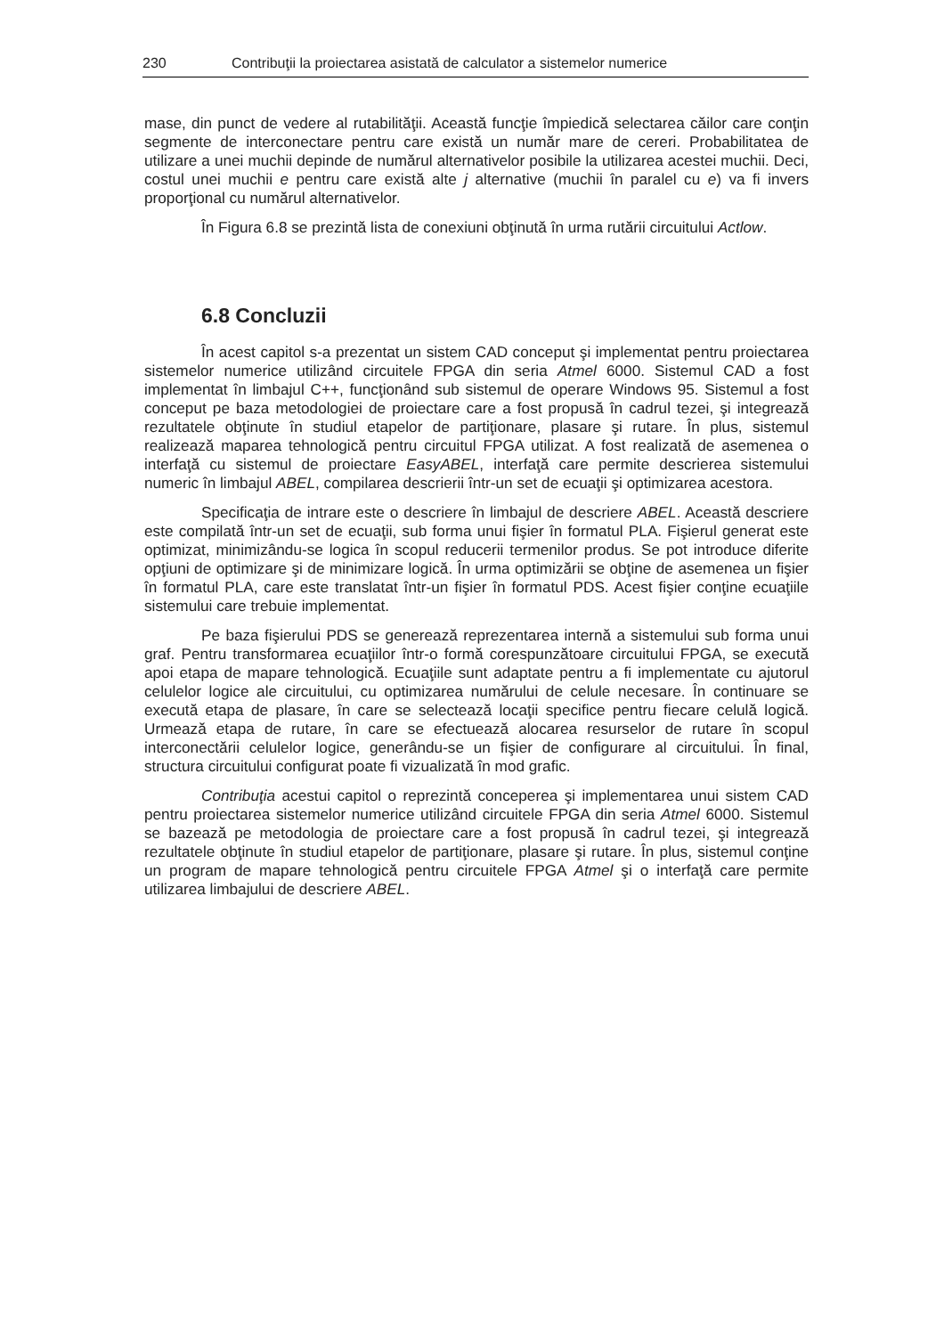230 Contribuţii la proiectarea asistată de calculator a sistemelor numerice
mase, din punct de vedere al rutabilităţii. Această funcţie împiedică selectarea căilor care conţin segmente de interconectare pentru care există un număr mare de cereri. Probabilitatea de utilizare a unei muchii depinde de numărul alternativelor posibile la utilizarea acestei muchii. Deci, costul unei muchii e pentru care există alte j alternative (muchii în paralel cu e) va fi invers proporţional cu numărul alternativelor.
În Figura 6.8 se prezintă lista de conexiuni obţinută în urma rutării circuitului Actlow.
6.8 Concluzii
În acest capitol s-a prezentat un sistem CAD conceput şi implementat pentru proiectarea sistemelor numerice utilizând circuitele FPGA din seria Atmel 6000. Sistemul CAD a fost implementat în limbajul C++, funcţionând sub sistemul de operare Windows 95. Sistemul a fost conceput pe baza metodologiei de proiectare care a fost propusă în cadrul tezei, şi integrează rezultatele obţinute în studiul etapelor de partiţionare, plasare şi rutare. În plus, sistemul realizează maparea tehnologică pentru circuitul FPGA utilizat. A fost realizată de asemenea o interfaţă cu sistemul de proiectare EasyABEL, interfaţă care permite descrierea sistemului numeric în limbajul ABEL, compilarea descrierii într-un set de ecuaţii şi optimizarea acestora.
Specificaţia de intrare este o descriere în limbajul de descriere ABEL. Această descriere este compilată într-un set de ecuaţii, sub forma unui fişier în formatul PLA. Fişierul generat este optimizat, minimizându-se logica în scopul reducerii termenilor produs. Se pot introduce diferite opţiuni de optimizare şi de minimizare logică. În urma optimizării se obţine de asemenea un fişier în formatul PLA, care este translatat într-un fişier în formatul PDS. Acest fişier conţine ecuaţiile sistemului care trebuie implementat.
Pe baza fişierului PDS se generează reprezentarea internă a sistemului sub forma unui graf. Pentru transformarea ecuaţiilor într-o formă corespunzătoare circuitului FPGA, se execută apoi etapa de mapare tehnologică. Ecuaţiile sunt adaptate pentru a fi implementate cu ajutorul celulelor logice ale circuitului, cu optimizarea numărului de celule necesare. În continuare se execută etapa de plasare, în care se selectează locaţii specifice pentru fiecare celulă logică. Urmează etapa de rutare, în care se efectuează alocarea resurselor de rutare în scopul interconectării celulelor logice, generându-se un fişier de configurare al circuitului. În final, structura circuitului configurat poate fi vizualizată în mod grafic.
Contribuţia acestui capitol o reprezintă conceperea şi implementarea unui sistem CAD pentru proiectarea sistemelor numerice utilizând circuitele FPGA din seria Atmel 6000. Sistemul se bazează pe metodologia de proiectare care a fost propusă în cadrul tezei, şi integrează rezultatele obţinute în studiul etapelor de partiţionare, plasare şi rutare. În plus, sistemul conţine un program de mapare tehnologică pentru circuitele FPGA Atmel şi o interfaţă care permite utilizarea limbajului de descriere ABEL.